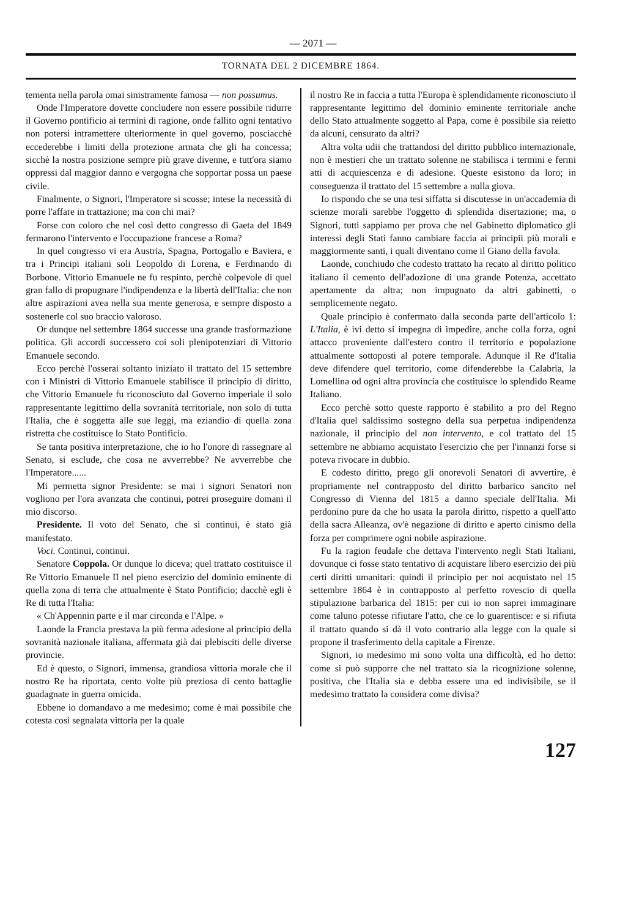— 2071 —
TORNATA DEL 2 DICEMBRE 1864.
tementa nella parola omai sinistramente famosa — non possumus.
Onde l'Imperatore dovette concludere non essere possibile ridurre il Governo pontificio ai termini di ragione, onde fallito ogni tentativo non potersi intramettere ulteriormente in quel governo, posciacchè eccederebbe i limiti della protezione armata che gli ha concessa; sicchè la nostra posizione sempre più grave divenne, e tutt'ora siamo oppressi dal maggior danno e vergogna che sopportar possa un paese civile.
Finalmente, o Signori, l'Imperatore si scosse; intese la necessità di porre l'affare in trattazione; ma con chi mai?
Forse con coloro che nel così detto congresso di Gaeta del 1849 fermarono l'intervento e l'occupazione francese a Roma?
In quel congresso vi era Austria, Spagna, Portogallo e Baviera, e tra i Principi italiani soli Leopoldo di Lorena, e Ferdinando di Borbone. Vittorio Emanuele ne fu respinto, perchè colpevole di quel gran fallo di propugnare l'indipendenza e la libertà dell'Italia: che non altre aspirazioni avea nella sua mente generosa, e sempre disposto a sostenerle col suo braccio valoroso.
Or dunque nel settembre 1864 successe una grande trasformazione politica. Gli accordi successero coi soli plenipotenziari di Vittorio Emanuele secondo.
Ecco perchè l'osserai soltanto iniziato il trattato del 15 settembre con i Ministri di Vittorio Emanuele stabilisce il principio di diritto, che Vittorio Emanuele fu riconosciuto dal Governo imperiale il solo rappresentante legittimo della sovranità territoriale, non solo di tutta l'Italia, che è soggetta alle sue leggi, ma eziandio di quella zona ristretta che costituisce lo Stato Pontificio.
Se tanta positiva interpretazione, che io ho l'onore di rassegnare al Senato, si esclude, che cosa ne avverrebbe? Ne avverrebbe che l'Imperatore......
Mi permetta signor Presidente: se mai i signori Senatori non vogliono per l'ora avanzata che continui, potrei proseguire domani il mio discorso.
Presidente. Il voto del Senato, che si continui, è stato già manifestato.
Voci. Continui, continui.
Senatore Coppola. Or dunque lo diceva; quel trattato costituisce il Re Vittorio Emanuele II nel pieno esercizio del dominio eminente di quella zona di terra che attualmente è Stato Pontificio; dacchè egli è Re di tutta l'Italia:
« Ch'Appennin parte e il mar circonda e l'Alpe. »
Laonde la Francia prestava la più ferma adesione al principio della sovranità nazionale italiana, affermata già dai plebisciti delle diverse provincie.
Ed è questo, o Signori, immensa, grandiosa vittoria morale che il nostro Re ha riportata, cento volte più preziosa di cento battaglie guadagnate in guerra omicida.
Ebbene io domandavo a me medesimo; come è mai possibile che cotesta così segnalata vittoria per la quale
il nostro Re in faccia a tutta l'Europa è splendidamente riconosciuto il rappresentante legittimo del dominio eminente territoriale anche dello Stato attualmente soggetto al Papa, come è possibile sia reietto da alcuni, censurato da altri?
Altra volta udii che trattandosi del diritto pubblico internazionale, non è mestieri che un trattato solenne ne stabilisca i termini e fermi atti di acquiescenza e di adesione. Queste esistono da loro; in conseguenza il trattato del 15 settembre a nulla giova.
Io rispondo che se una tesi siffatta si discutesse in un'accademia di scienze morali sarebbe l'oggetto di splendida disertazione; ma, o Signori, tutti sappiamo per prova che nel Gabinetto diplomatico gli interessi degli Stati fanno cambiare faccia ai principii più morali e maggiormente santi, i quali diventano come il Giano della favola.
Laonde, conchiudo che codesto trattato ha recato al diritto politico italiano il cemento dell'adozione di una grande Potenza, accettato apertamente da altra; non impugnato da altri gabinetti, o semplicemente negato.
Quale principio è confermato dalla seconda parte dell'articolo 1: L'Italia, è ivi detto si impegna di impedire, anche colla forza, ogni attacco proveniente dall'estero contro il territorio e popolazione attualmente sottoposti al potere temporale. Adunque il Re d'Italia deve difendere quel territorio, come difenderebbe la Calabria, la Lomellina od ogni altra provincia che costituisce lo splendido Reame Italiano.
Ecco perchè sotto queste rapporto è stabilito a pro del Regno d'Italia quel saldissimo sostegno della sua perpetua indipendenza nazionale, il principio del non intervento, e col trattato del 15 settembre ne abbiamo acquistato l'esercizio che per l'innanzi forse si poteva rivocare in dubbio.
E codesto diritto, prego gli onorevoli Senatori di avvertire, è propriamente nel contrapposto del diritto barbarico sancito nel Congresso di Vienna del 1815 a danno speciale dell'Italia. Mi perdonino pure da che ho usata la parola diritto, rispetto a quell'atto della sacra Alleanza, ov'è negazione di diritto e aperto cinismo della forza per comprimere ogni nobile aspirazione.
Fu la ragion feudale che dettava l'intervento negli Stati Italiani, dovunque ci fosse stato tentativo di acquistare libero esercizio dei più certi diritti umanitari: quindi il principio per noi acquistato nel 15 settembre 1864 è in contrapposto al perfetto rovescio di quella stipulazione barbarica del 1815: per cui io non saprei immaginare come taluno potesse rifiutare l'atto, che ce lo guarentisce: e si rifiuta il trattato quando si dà il voto contrario alla legge con la quale si propone il trasferimento della capitale a Firenze.
Signori, io medesimo mi sono volta una difficoltà, ed ho detto: come si può supporre che nel trattato sia la ricognizione solenne, positiva, che l'Italia sia e debba essere una ed indivisibile, se il medesimo trattato la considera come divisa?
127